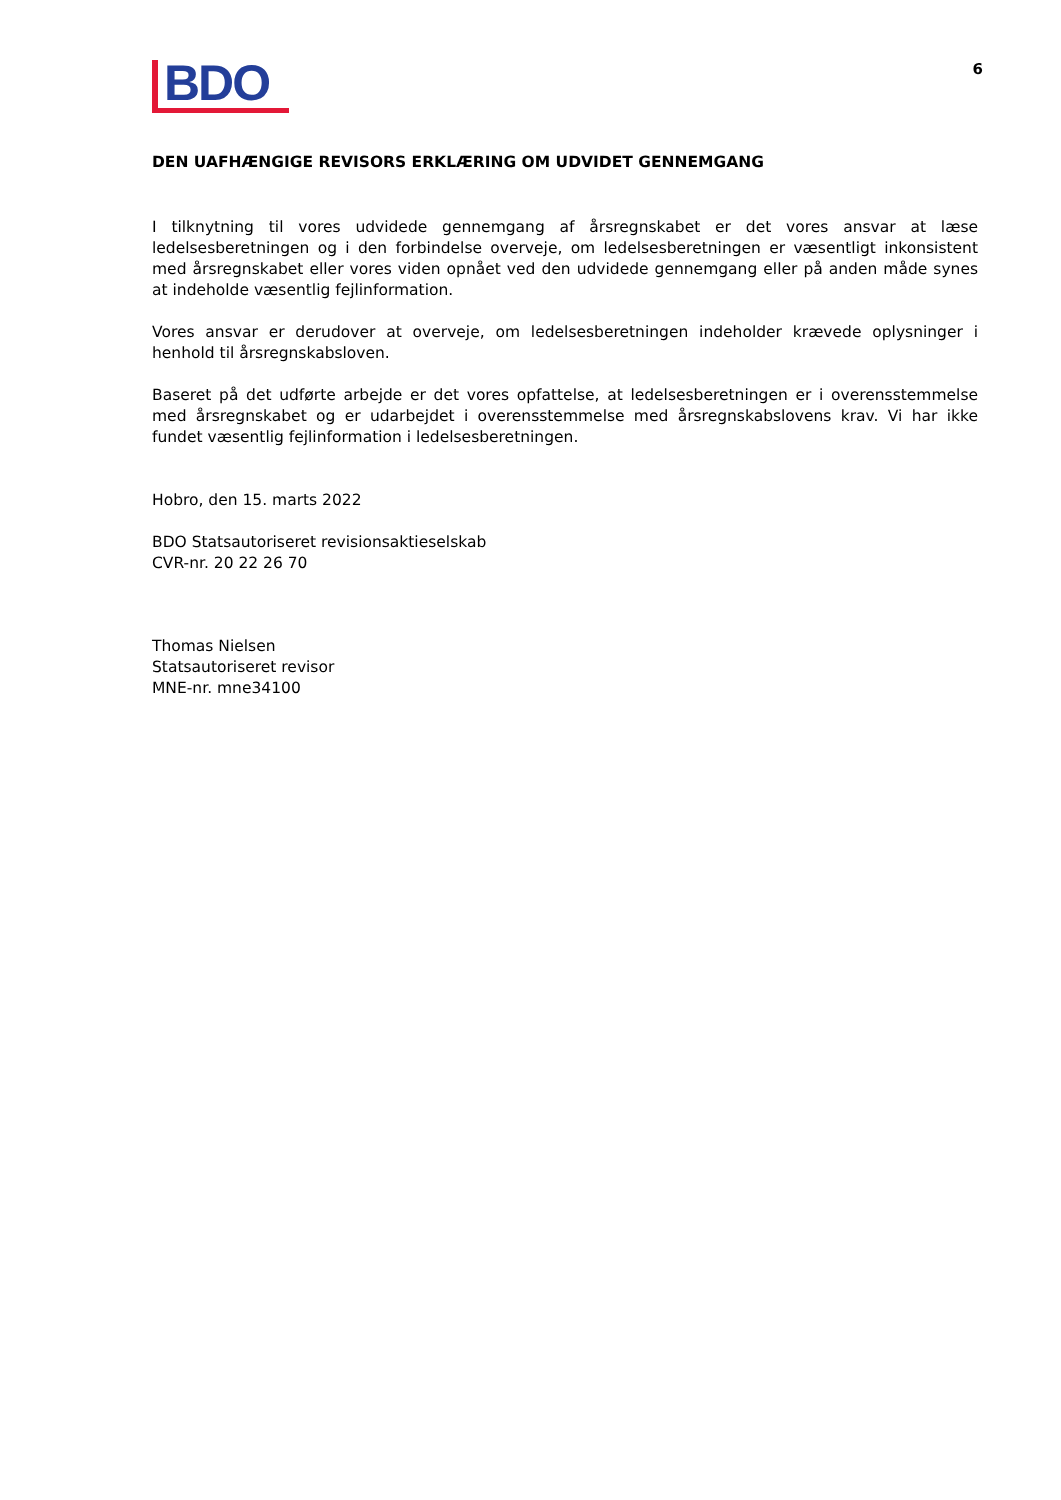BDO
6
DEN UAFHÆNGIGE REVISORS ERKLÆRING OM UDVIDET GENNEMGANG
I tilknytning til vores udvidede gennemgang af årsregnskabet er det vores ansvar at læse ledelsesberetningen og i den forbindelse overveje, om ledelsesberetningen er væsentligt inkonsistent med årsregnskabet eller vores viden opnået ved den udvidede gennemgang eller på anden måde synes at indeholde væsentlig fejlinformation.
Vores ansvar er derudover at overveje, om ledelsesberetningen indeholder krævede oplysninger i henhold til årsregnskabsloven.
Baseret på det udførte arbejde er det vores opfattelse, at ledelsesberetningen er i overensstemmelse med årsregnskabet og er udarbejdet i overensstemmelse med årsregnskabslovens krav. Vi har ikke fundet væsentlig fejlinformation i ledelsesberetningen.
Hobro, den 15. marts 2022
BDO Statsautoriseret revisionsaktieselskab
CVR-nr. 20 22 26 70
Thomas Nielsen
Statsautoriseret revisor
MNE-nr. mne34100